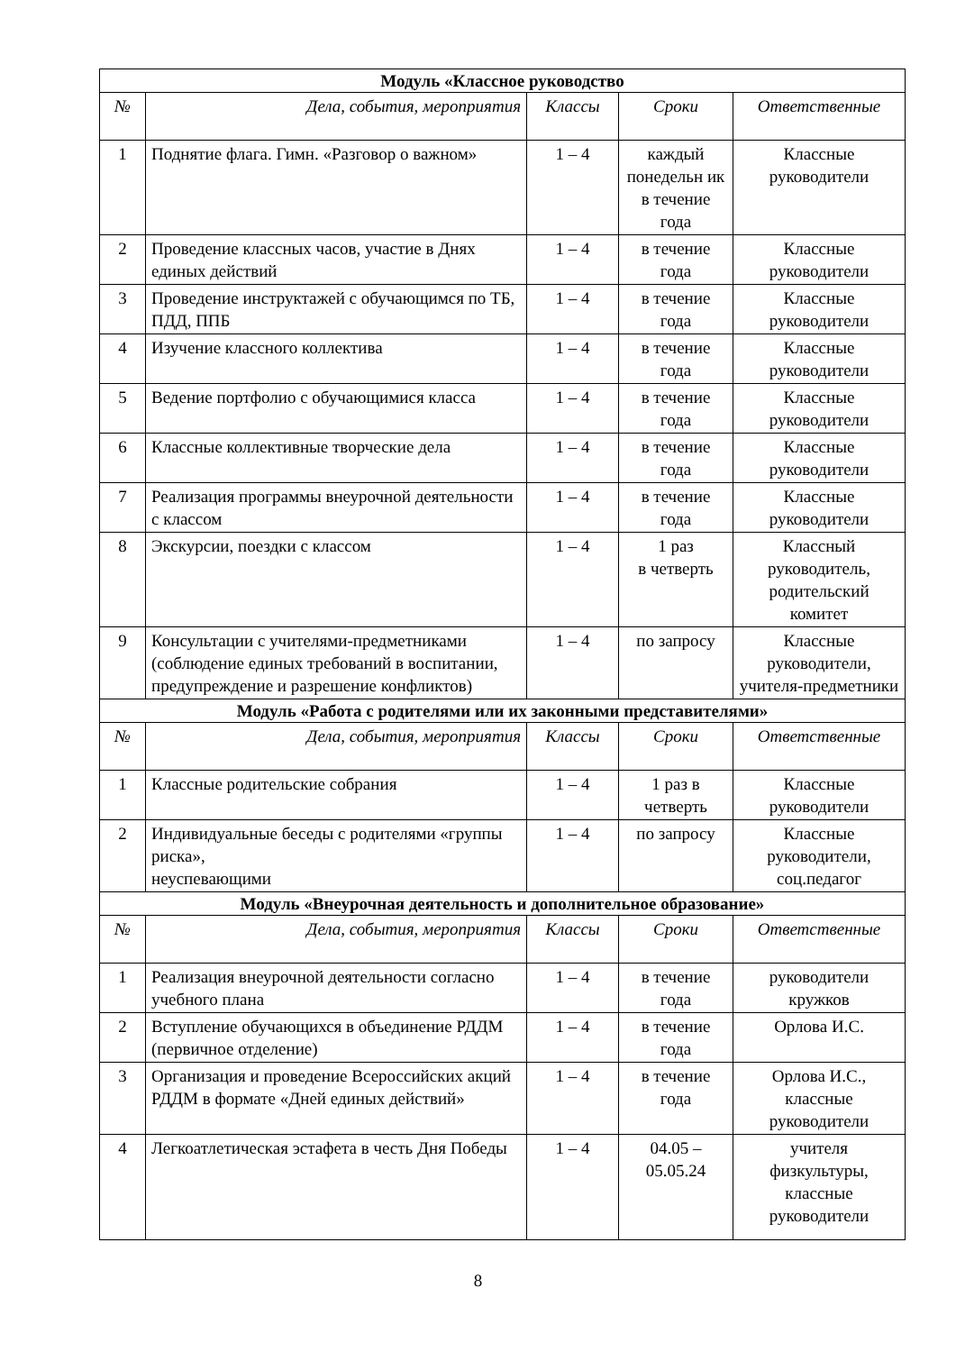| Модуль «Классное руководство | | | | |
| № | Дела, события, мероприятия | Классы | Сроки | Ответственные |
| 1 | Поднятие флага. Гимн. «Разговор о важном» | 1 – 4 | каждый понедельн ик в течение года | Классные руководители |
| 2 | Проведение классных часов, участие в Днях единых действий | 1 – 4 | в течение года | Классные руководители |
| 3 | Проведение инструктажей с обучающимся по ТБ, ПДД, ППБ | 1 – 4 | в течение года | Классные руководители |
| 4 | Изучение классного коллектива | 1 – 4 | в течение года | Классные руководители |
| 5 | Ведение портфолио с обучающимися класса | 1 – 4 | в течение года | Классные руководители |
| 6 | Классные коллективные творческие дела | 1 – 4 | в течение года | Классные руководители |
| 7 | Реализация программы внеурочной деятельности с классом | 1 – 4 | в течение года | Классные руководители |
| 8 | Экскурсии, поездки с классом | 1 – 4 | 1 раз в четверть | Классный руководитель, родительский комитет |
| 9 | Консультации с учителями-предметниками (соблюдение единых требований в воспитании, предупреждение и разрешение конфликтов) | 1 – 4 | по запросу | Классные руководители, учителя-предметники |
| Модуль «Работа с родителями или их законными представителями» | | | | |
| № | Дела, события, мероприятия | Классы | Сроки | Ответственные |
| 1 | Классные родительские собрания | 1 – 4 | 1 раз в четверть | Классные руководители |
| 2 | Индивидуальные беседы с родителями «группы риска», неуспевающими | 1 – 4 | по запросу | Классные руководители, соц.педагог |
| Модуль «Внеурочная деятельность и дополнительное образование» | | | | |
| № | Дела, события, мероприятия | Классы | Сроки | Ответственные |
| 1 | Реализация внеурочной деятельности согласно учебного плана | 1 – 4 | в течение года | руководители кружков |
| 2 | Вступление обучающихся в объединение РДДМ (первичное отделение) | 1 – 4 | в течение года | Орлова И.С. |
| 3 | Организация и проведение Всероссийских акций РДДМ в формате «Дней единых действий» | 1 – 4 | в течение года | Орлова И.С., классные руководители |
| 4 | Легкоатлетическая эстафета в честь Дня Победы | 1 – 4 | 04.05 – 05.05.24 | учителя физкультуры, классные руководители |
8